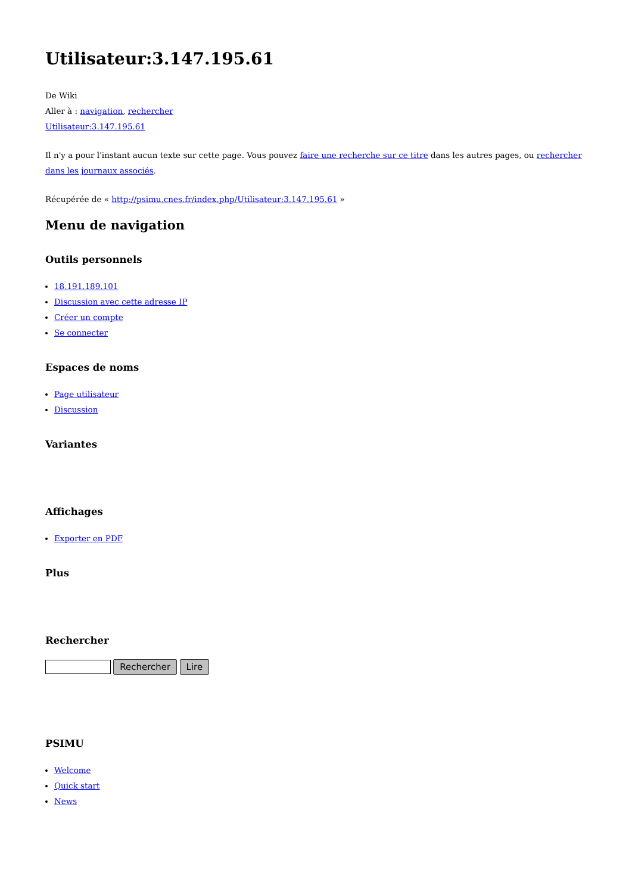Utilisateur:3.147.195.61
De Wiki
Aller à : navigation, rechercher
Utilisateur:3.147.195.61
Il n'y a pour l'instant aucun texte sur cette page. Vous pouvez faire une recherche sur ce titre dans les autres pages, ou rechercher dans les journaux associés.
Récupérée de « http://psimu.cnes.fr/index.php/Utilisateur:3.147.195.61 »
Menu de navigation
Outils personnels
18.191.189.101
Discussion avec cette adresse IP
Créer un compte
Se connecter
Espaces de noms
Page utilisateur
Discussion
Variantes
Affichages
Exporter en PDF
Plus
Rechercher
Rechercher Lire
PSIMU
Welcome
Quick start
News